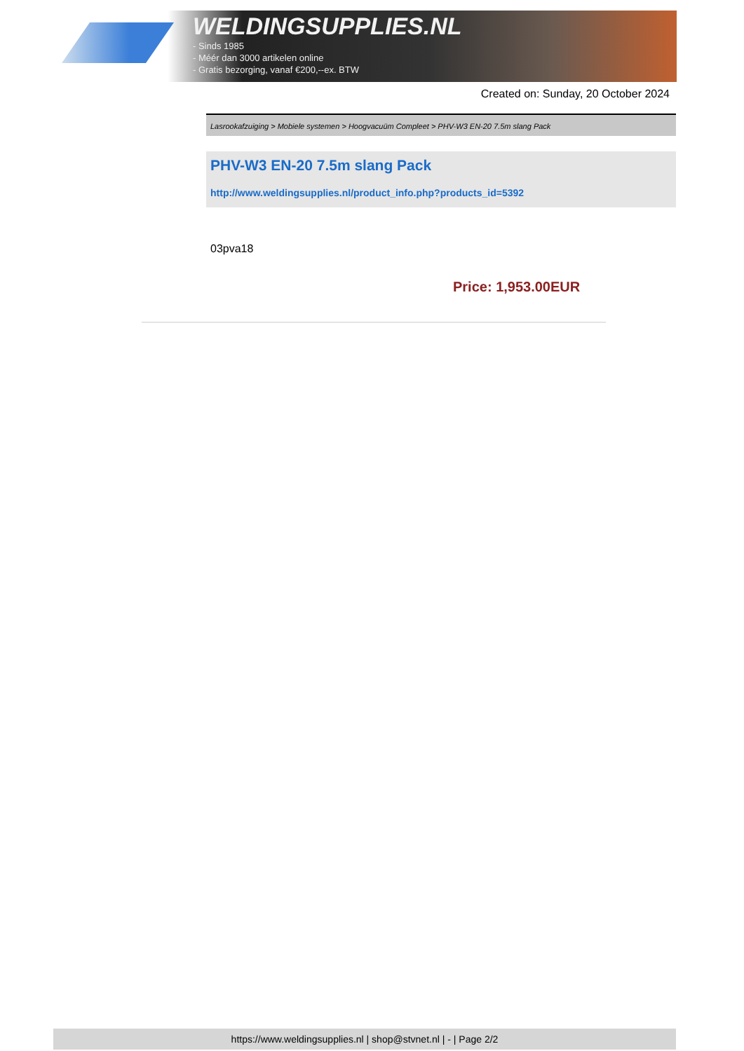WELDINGSUPPLIES.NL
- Sinds 1985
- Méér dan 3000 artikelen online
- Gratis bezorging, vanaf €200,--ex. BTW
Created on: Sunday, 20 October 2024
Lasrookafzuiging > Mobiele systemen > Hoogvacuüm Compleet > PHV-W3 EN-20 7.5m slang Pack
PHV-W3 EN-20 7.5m slang Pack
http://www.weldingsupplies.nl/product_info.php?products_id=5392
03pva18
Price: 1,953.00EUR
https://www.weldingsupplies.nl | shop@stvnet.nl | - | Page 2/2